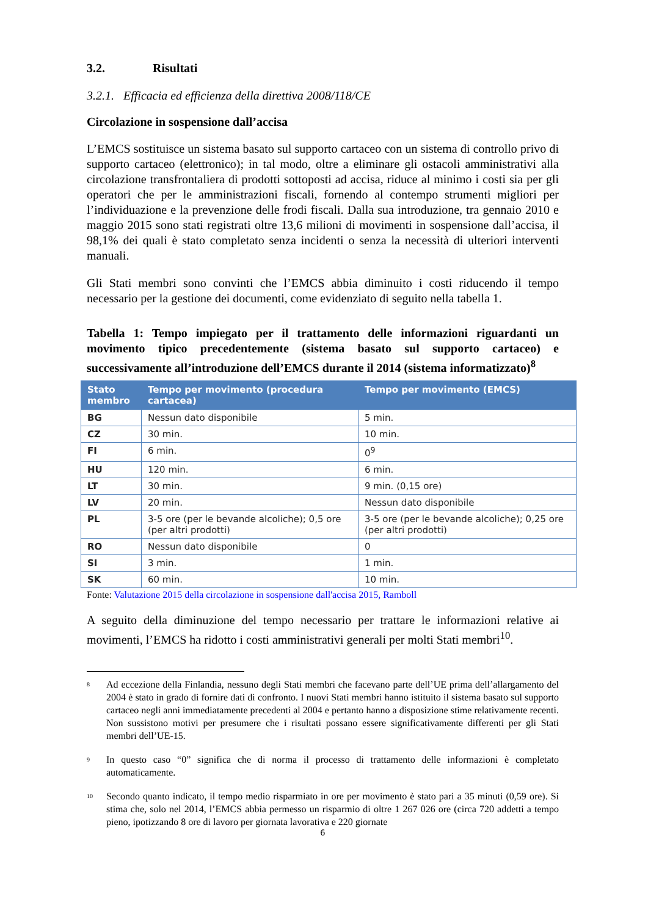3.2. Risultati
3.2.1. Efficacia ed efficienza della direttiva 2008/118/CE
Circolazione in sospensione dall’accisa
L’EMCS sostituisce un sistema basato sul supporto cartaceo con un sistema di controllo privo di supporto cartaceo (elettronico); in tal modo, oltre a eliminare gli ostacoli amministrativi alla circolazione transfrontaliera di prodotti sottoposti ad accisa, riduce al minimo i costi sia per gli operatori che per le amministrazioni fiscali, fornendo al contempo strumenti migliori per l’individuazione e la prevenzione delle frodi fiscali. Dalla sua introduzione, tra gennaio 2010 e maggio 2015 sono stati registrati oltre 13,6 milioni di movimenti in sospensione dall’accisa, il 98,1% dei quali è stato completato senza incidenti o senza la necessità di ulteriori interventi manuali.
Gli Stati membri sono convinti che l’EMCS abbia diminuito i costi riducendo il tempo necessario per la gestione dei documenti, come evidenziato di seguito nella tabella 1.
Tabella 1: Tempo impiegato per il trattamento delle informazioni riguardanti un movimento tipico precedentemente (sistema basato sul supporto cartaceo) e successivamente all’introduzione dell’EMCS durante il 2014 (sistema informatizzato)<sup>8</sup>
| Stato membro | Tempo per movimento (procedura cartacea) | Tempo per movimento (EMCS) |
| --- | --- | --- |
| BG | Nessun dato disponibile | 5 min. |
| CZ | 30 min. | 10 min. |
| FI | 6 min. | 0<sup>9</sup> |
| HU | 120 min. | 6 min. |
| LT | 30 min. | 9 min. (0,15 ore) |
| LV | 20 min. | Nessun dato disponibile |
| PL | 3-5 ore (per le bevande alcoliche); 0,5 ore (per altri prodotti) | 3-5 ore (per le bevande alcoliche); 0,25 ore (per altri prodotti) |
| RO | Nessun dato disponibile | 0 |
| SI | 3 min. | 1 min. |
| SK | 60 min. | 10 min. |
Fonte: Valutazione 2015 della circolazione in sospensione dall'accisa 2015, Ramboll
A seguito della diminuzione del tempo necessario per trattare le informazioni relative ai movimenti, l’EMCS ha ridotto i costi amministrativi generali per molti Stati membri<sup>10</sup>.
<sup>8</sup>
Ad eccezione della Finlandia, nessuno degli Stati membri che facevano parte dell’UE prima dell’allargamento del 2004 è stato in grado di fornire dati di confronto. I nuovi Stati membri hanno istituito il sistema basato sul supporto cartaceo negli anni immediatamente precedenti al 2004 e pertanto hanno a disposizione stime relativamente recenti. Non sussistono motivi per presumere che i risultati possano essere significativamente differenti per gli Stati membri dell’UE-15.
<sup>9</sup>
In questo caso “0” significa che di norma il processo di trattamento delle informazioni è completato automaticamente.
<sup>10</sup>
Secondo quanto indicato, il tempo medio risparmiato in ore per movimento è stato pari a 35 minuti (0,59 ore). Si stima che, solo nel 2014, l’EMCS abbia permesso un risparmio di oltre 1 267 026 ore (circa 720 addetti a tempo pieno, ipotizzando 8 ore di lavoro per giornata lavorativa e 220 giornate
6